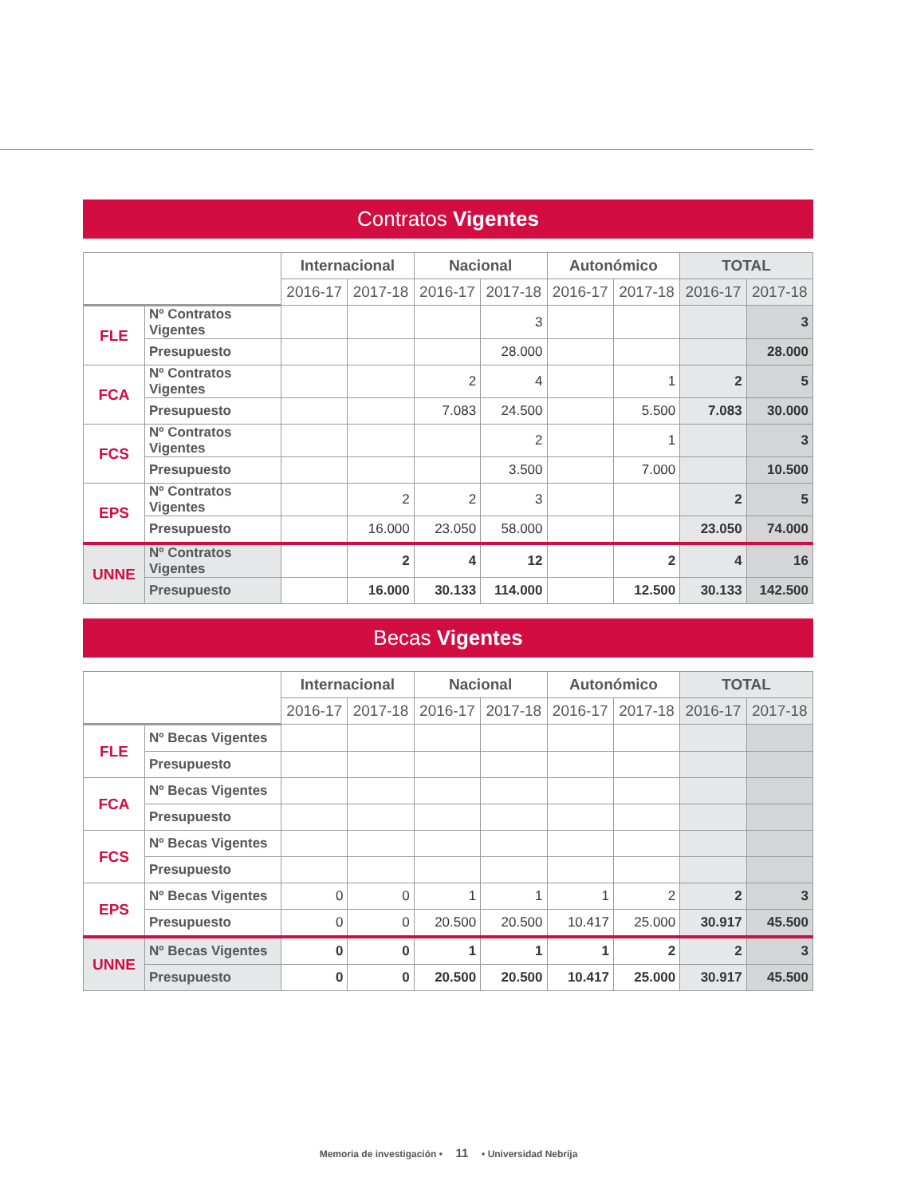Contratos Vigentes
| | | Internacional | | Nacional | | Autonómico | | TOTAL | |
| --- | --- | --- | --- | --- | --- | --- | --- | --- | --- |
| | | 2016-17 | 2017-18 | 2016-17 | 2017-18 | 2016-17 | 2017-18 | 2016-17 | 2017-18 |
| FLE | Nº Contratos Vigentes | | | | 3 | | | | 3 |
| | Presupuesto | | | | 28.000 | | | | 28.000 |
| FCA | Nº Contratos Vigentes | | | 2 | 4 | | 1 | 2 | 5 |
| | Presupuesto | | | 7.083 | 24.500 | | 5.500 | 7.083 | 30.000 |
| FCS | Nº Contratos Vigentes | | | | 2 | | 1 | | 3 |
| | Presupuesto | | | | 3.500 | | 7.000 | | 10.500 |
| EPS | Nº Contratos Vigentes | | 2 | 2 | 3 | | | 2 | 5 |
| | Presupuesto | | 16.000 | 23.050 | 58.000 | | | 23.050 | 74.000 |
| UNNE | Nº Contratos Vigentes | | 2 | 4 | 12 | | 2 | 4 | 16 |
| | Presupuesto | | 16.000 | 30.133 | 114.000 | | 12.500 | 30.133 | 142.500 |
Becas Vigentes
| | | Internacional | | Nacional | | Autonómico | | TOTAL | |
| --- | --- | --- | --- | --- | --- | --- | --- | --- | --- |
| | | 2016-17 | 2017-18 | 2016-17 | 2017-18 | 2016-17 | 2017-18 | 2016-17 | 2017-18 |
| FLE | Nº Becas Vigentes | | | | | | | | |
| | Presupuesto | | | | | | | | |
| FCA | Nº Becas Vigentes | | | | | | | | |
| | Presupuesto | | | | | | | | |
| FCS | Nº Becas Vigentes | | | | | | | | |
| | Presupuesto | | | | | | | | |
| EPS | Nº Becas Vigentes | 0 | 0 | 1 | 1 | 1 | 2 | 2 | 3 |
| | Presupuesto | 0 | 0 | 20.500 | 20.500 | 10.417 | 25.000 | 30.917 | 45.500 |
| UNNE | Nº Becas Vigentes | 0 | 0 | 1 | 1 | 1 | 2 | 2 | 3 |
| | Presupuesto | 0 | 0 | 20.500 | 20.500 | 10.417 | 25.000 | 30.917 | 45.500 |
Memoria de investigación • 11 • Universidad Nebrija